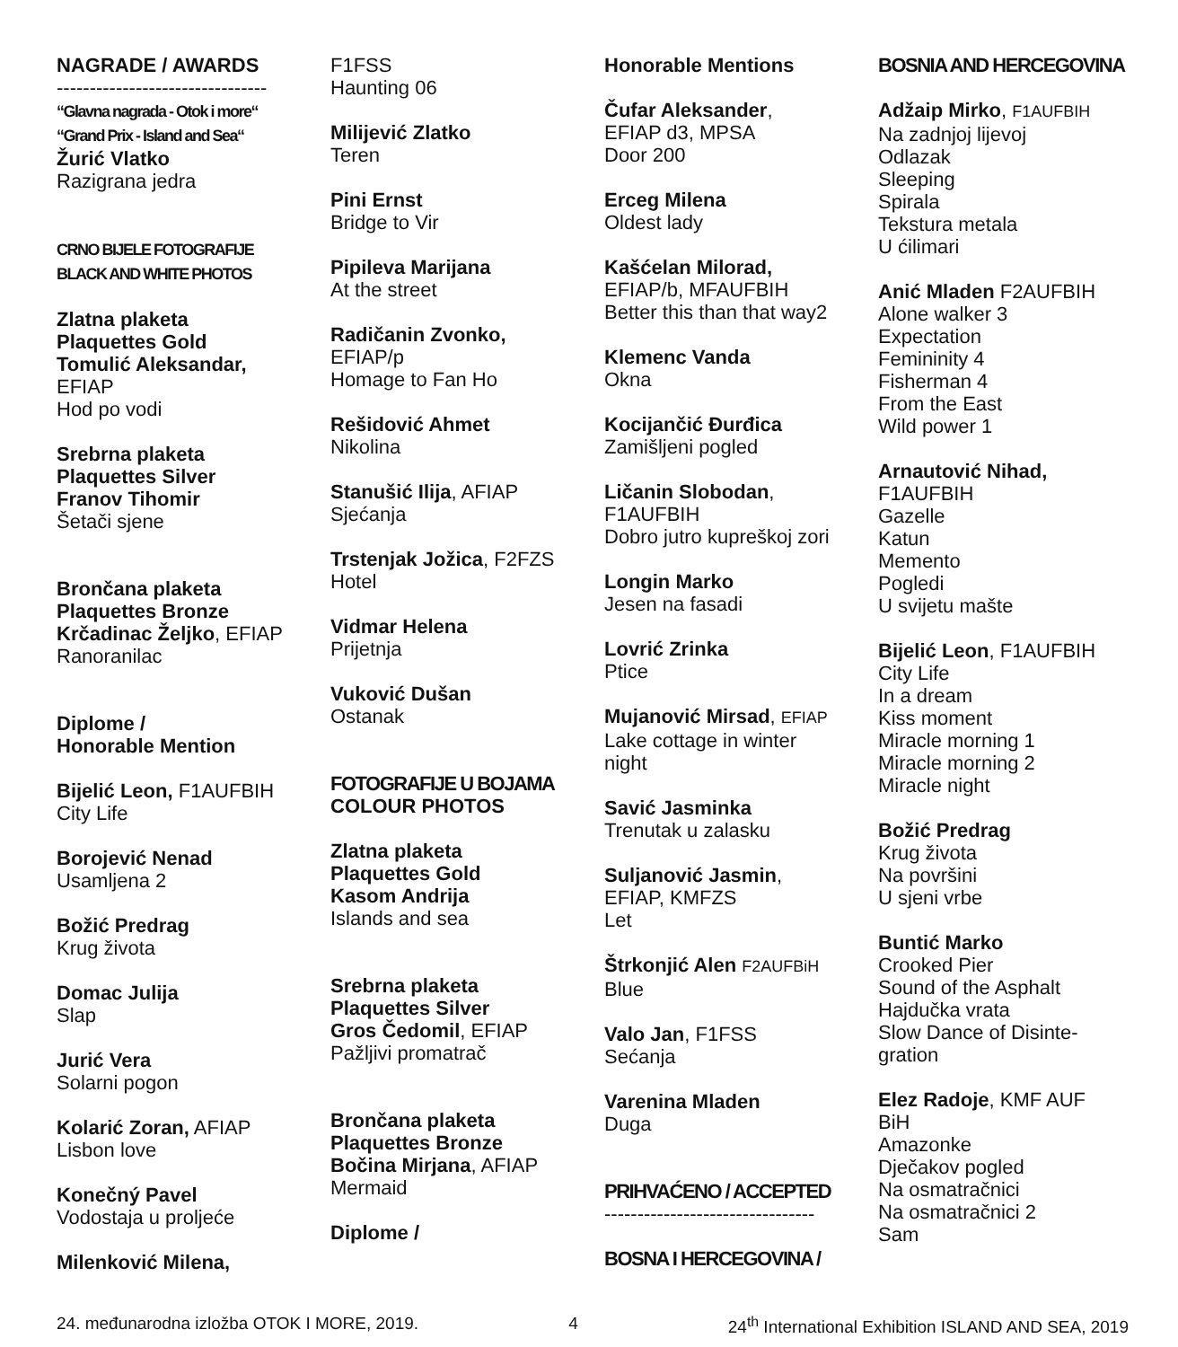NAGRADE / AWARDS
--------------------------------
“Glavna nagrada - Otok i more“
“Grand Prix - Island and Sea“
Žurić Vlatko
Razigrana jedra
CRNO BIJELE FOTOGRAFIJE
BLACK AND WHITE PHOTOS
Zlatna plaketa
Plaquettes Gold
Tomulić Aleksandar,
EFIAP
Hod po vodi
Srebrna plaketa
Plaquettes Silver
Franov Tihomir
Šetači sjene
Brončana plaketa
Plaquettes Bronze
Krčadinac Željko, EFIAP
Ranoranilac
Diplome /
Honorable Mention
Bijelić Leon, F1AUFBIH
City Life
Borojević Nenad
Usamljena 2
Božić Predrag
Krug života
Domac Julija
Slap
Jurić Vera
Solarni pogon
Kolarić Zoran, AFIAP
Lisbon love
Konečný Pavel
Vodostaja u proljeće
Milenković Milena,
F1FSS
Haunting 06
Milijević Zlatko
Teren
Pini Ernst
Bridge to Vir
Pipileva Marijana
At the street
Radičanin Zvonko,
EFIAP/p
Homage to Fan Ho
Rešidović Ahmet
Nikolina
Stanušić Ilija, AFIAP
Sjećanja
Trstenjak Jožica, F2FZS
Hotel
Vidmar Helena
Prijetnja
Vuković Dušan
Ostanak
FOTOGRAFIJE U BOJAMA
COLOUR PHOTOS
Zlatna plaketa
Plaquettes Gold
Kasom Andrija
Islands and sea
Srebrna plaketa
Plaquettes Silver
Gros Čedomil, EFIAP
Pažljivi promatrač
Brončana plaketa
Plaquettes Bronze
Bočina Mirjana, AFIAP
Mermaid
Diplome /
Honorable Mentions
Čufar Aleksander,
EFIAP d3, MPSA
Door 200
Erceg Milena
Oldest lady
Kašćelan Milorad,
EFIAP/b, MFAUFBIH
Better this than that way2
Klemenc Vanda
Okna
Kocijančić Đurđica
Zamišljeni pogled
Ličanin Slobodan,
F1AUFBIH
Dobro jutro kupreškoj zori
Longin Marko
Jesen na fasadi
Lovrić Zrinka
Ptice
Mujanović Mirsad, EFIAP
Lake cottage in winter
night
Savić Jasminka
Trenutak u zalasku
Suljanović Jasmin,
EFIAP, KMFZS
Let
Štrkonjić Alen F2AUFBiH
Blue
Valo Jan, F1FSS
Sećanja
Varenina Mladen
Duga
PRIHVAĆENO / ACCEPTED
--------------------------------
BOSNA I HERCEGOVINA /
BOSNIA AND HERCEGOVINA
Adžaip Mirko, F1AUFBIH
Na zadnjoj lijevoj
Odlazak
Sleeping
Spirala
Tekstura metala
U ćilimari
Anić Mladen F2AUFBIH
Alone walker 3
Expectation
Femininity 4
Fisherman 4
From the East
Wild power 1
Arnautović Nihad,
F1AUFBIH
Gazelle
Katun
Memento
Pogledi
U svijetu mašte
Bijelić Leon, F1AUFBIH
City Life
In a dream
Kiss moment
Miracle morning 1
Miracle morning 2
Miracle night
Božić Predrag
Krug života
Na površini
U sjeni vrbe
Buntić Marko
Crooked Pier
Sound of the Asphalt
Hajdučka vrata
Slow Dance of Disinte-
gration
Elez Radoje, KMF AUF
BiH
Amazonke
Dječakov pogled
Na osmatračnici
Na osmatračnici 2
Sam
24. međunarodna izložba OTOK I MORE, 2019. 4 24<sup>th</sup> International Exhibition ISLAND AND SEA, 2019